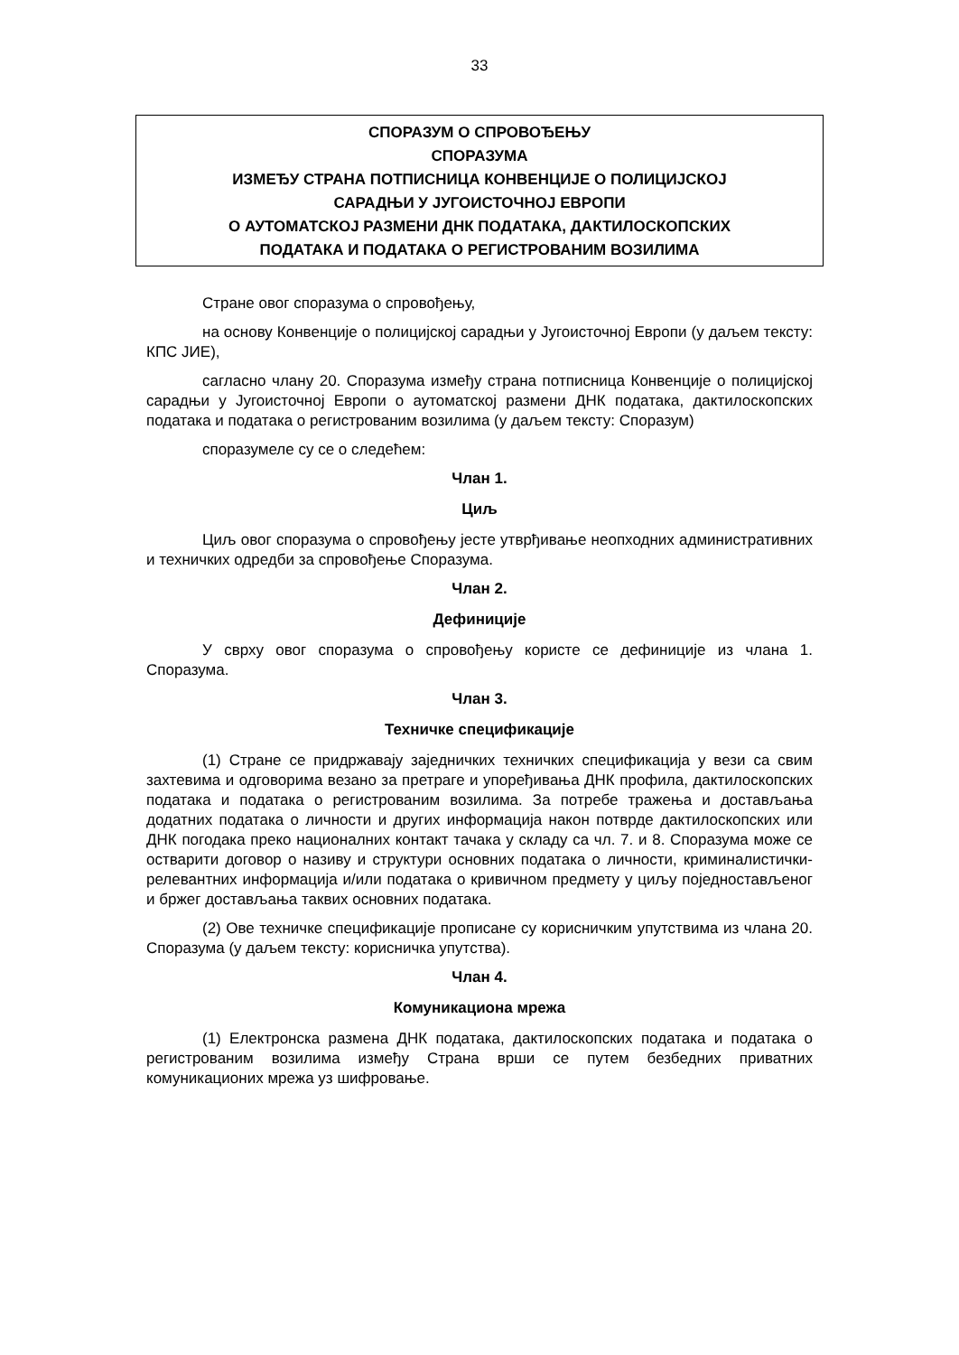33
СПОРАЗУМ О СПРОВОЂЕЊУ
СПОРАЗУМА
ИЗМЕЂУ СТРАНА ПОТПИСНИЦА КОНВЕНЦИЈЕ О ПОЛИЦИЈСКОЈ
САРАДЊИ У ЈУГОИСТОЧНОЈ ЕВРОПИ
О АУТОМАТСКОЈ РАЗМЕНИ ДНК ПОДАТАКА, ДАКТИЛОСКОПСКИХ
ПОДАТАКА И ПОДАТАКА О РЕГИСТРОВАНИМ ВОЗИЛИМА
Стране овог споразума о спровођењу,
на основу Конвенције о полицијској сарадњи у Југоисточној Европи (у даљем тексту: КПС ЈИЕ),
сагласно члану 20. Споразума између страна потписница Конвенције о полицијској сарадњи у Југоисточној Европи о аутоматској размени ДНК података, дактилоскопских података и података о регистрованим возилима (у даљем тексту: Споразум)
споразумеле су се о следећем:
Члан 1.
Циљ
Циљ овог споразума о спровођењу јесте утврђивање неопходних административних и техничких одредби за спровођење Споразума.
Члан 2.
Дефиниције
У сврху овог споразума о спровођењу користе се дефиниције из члана 1. Споразума.
Члан 3.
Техничке спецификације
(1) Стране се придржавају заједничких техничких спецификација у вези са свим захтевима и одговорима везано за претраге и упоређивања ДНК профила, дактилоскопских података и података о регистрованим возилима. За потребе тражења и достављања додатних података о личности и других информација након потврде дактилоскопских или ДНК погодака преко националних контакт тачака у складу са чл. 7. и 8. Споразума може се остварити договор о називу и структури основних података о личности, криминалистички-релевантних информација и/или података о кривичном предмету у циљу поједностављеног и бржег достављања таквих основних података.
(2) Ове техничке спецификације прописане су корисничким упутствима из члана 20. Споразума (у даљем тексту: корисничка упутства).
Члан 4.
Комуникациона мрежа
(1) Електронска размена ДНК података, дактилоскопских података и података о регистрованим возилима између Страна врши се путем безбедних приватних комуникационих мрежа уз шифровање.